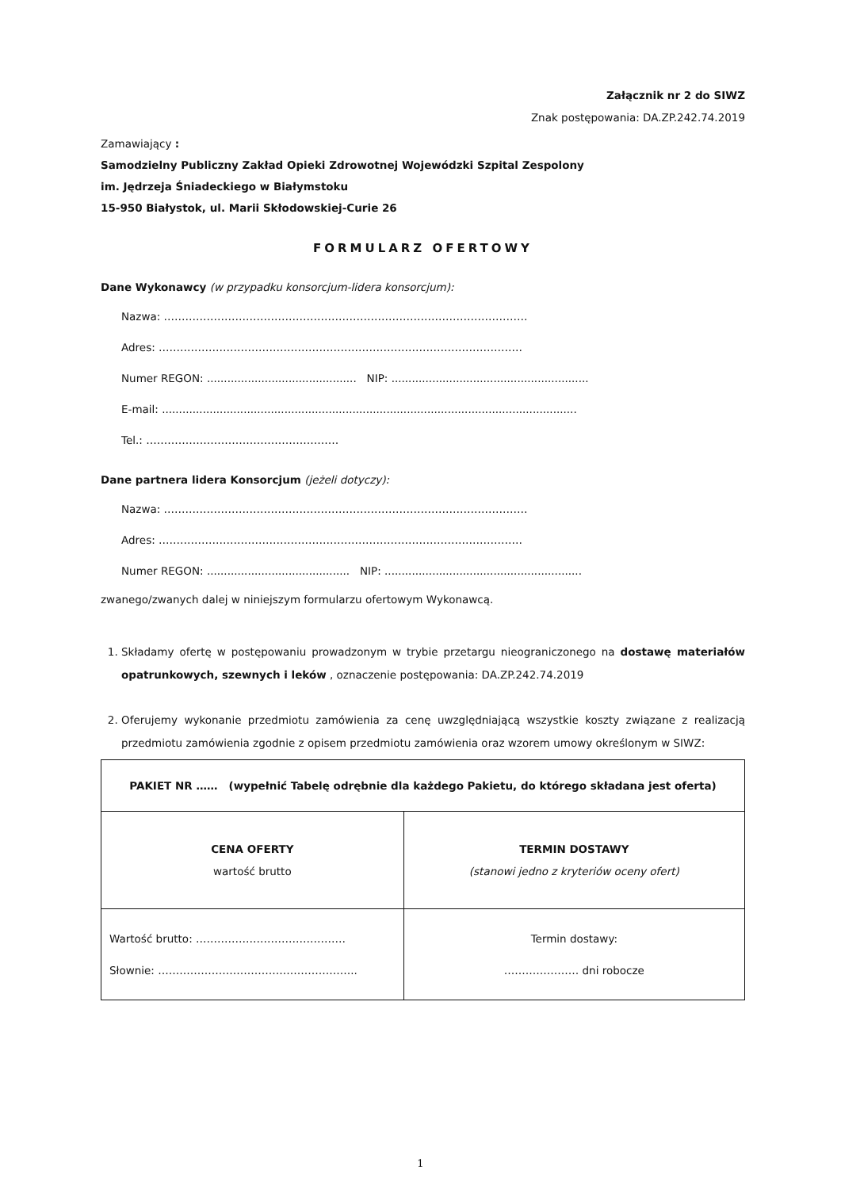Załącznik nr 2 do SIWZ
Znak postępowania: DA.ZP.242.74.2019
Zamawiający :
Samodzielny Publiczny Zakład Opieki Zdrowotnej Wojewódzki Szpital Zespolony
im. Jędrzeja Śniadeckiego w Białymstoku
15-950 Białystok, ul. Marii Skłodowskiej-Curie 26
FORMULARZ OFERTOWY
Dane Wykonawcy (w przypadku konsorcjum-lidera konsorcjum):
Nazwa: …………………………………………………………………………………………
Adres: …………………………………………………………………………………………
Numer REGON: ............................................ NIP: ..........................................................
E-mail: ..........................................................................................................................
Tel.: ………………………………………………
Dane partnera lidera Konsorcjum (jeżeli dotyczy):
Nazwa: …………………………………………………………………………………………
Adres: …………………………………………………………………………………………
Numer REGON: .......................................... NIP: ..........................................................
zwanego/zwanych dalej w niniejszym formularzu ofertowym Wykonawcą.
1. Składamy ofertę w postępowaniu prowadzonym w trybie przetargu nieograniczonego na dostawę materiałów opatrunkowych, szewnych i leków , oznaczenie postępowania: DA.ZP.242.74.2019
2. Oferujemy wykonanie przedmiotu zamówienia za cenę uwzględniającą wszystkie koszty związane z realizacją przedmiotu zamówienia zgodnie z opisem przedmiotu zamówienia oraz wzorem umowy określonym w SIWZ:
| PAKIET NR …… (wypełnić Tabelę odrębnie dla każdego Pakietu, do którego składana jest oferta) | |
| CENA OFERTY wartość brutto | TERMIN DOSTAWY (stanowi jedno z kryteriów oceny ofert) |
| Wartość brutto: …………………………………… Słownie: ……………………………………………….. | Termin dostawy: ………………… dni robocze |
1